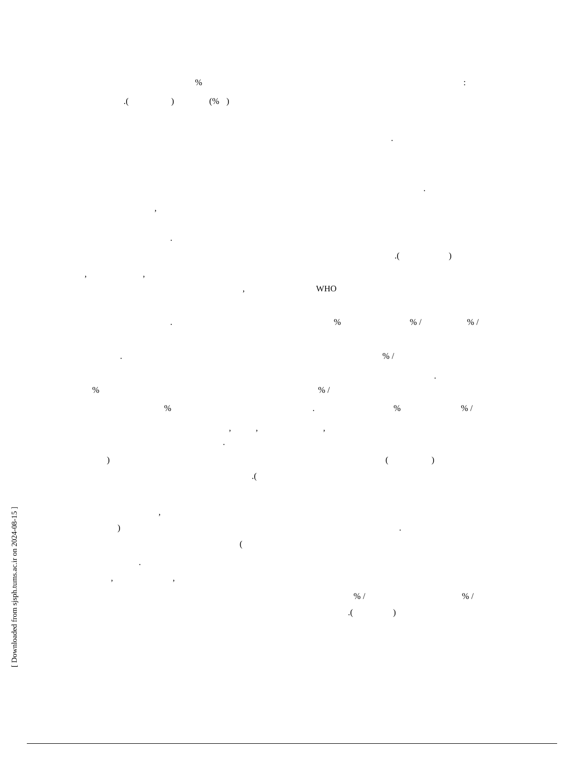%:
.() (%)
.
.
,
.
.()
,,
, WHO
.%% /% /
.% /
.
%% /
%.%% /
,,,
.
) ()
.(
,
).
(
.
,,
% /% /
.()
[ Downloaded from sjsph.tums.ac.ir on 2024-08-15 ]